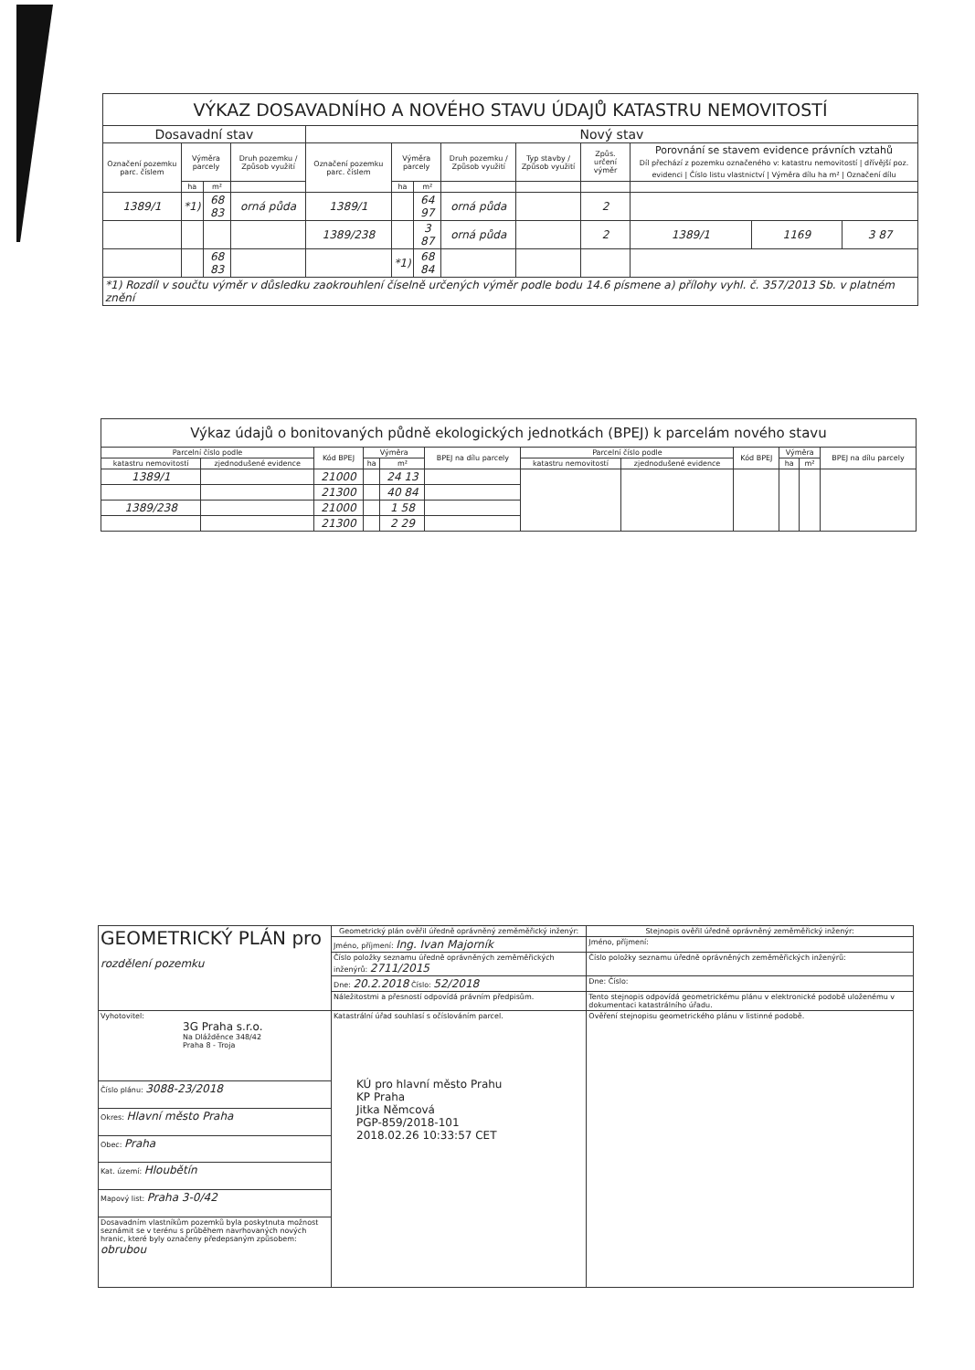| VÝKAZ DOSAVADNÍHO A NOVÉHO STAVU ÚDAJŮ KATASTRU NEMOVITOSTÍ | | | | | | | | | | | | |
| --- | --- | --- | --- | --- | --- | --- | --- | --- | --- | --- | --- | --- |
| Dosavadní stav | | | | Nový stav | | | | | | | | |
| Označení pozemku parc. číslem | Výměra parcely | | Druh pozemku / Způsob využití | Označení pozemku parc. číslem | Výměra parcely | | Druh pozemku / Způsob využití | Typ stavby / Způsob využití | Způs. určení výměr | Porovnání se stavem evidence právních vztahů Díl přechází z pozemku označeného v: katastru nemovitostí / dřívější poz. evidenci / Číslo listu vlastnictví / Výměra dílu ha m² / Označení dílu | | |
| | ha | m² | | | ha | m² | | | | | | |
| 1389/1 | *1) | 68 83 | orná půda | 1389/1 | | 64 97 | orná půda | | 2 | | | |
| | | | | 1389/238 | | 3 87 | orná půda | | 2 | 1389/1 | 1169 | 3 87 |
| | | 68 83 | | | *1) | 68 84 | | | | | | |
| *1) Rozdíl v součtu výměr v důsledku zaokrouhlení číselně určených výměr podle bodu 14.6 písmene a) přílohy vyhl. č. 357/2013 Sb. v platném znění | | | | | | | | | | | | |
| Výkaz údajů o bonitovaných půdně ekologických jednotkách (BPEJ) k parcelám nového stavu | | | | | | | | | | | |
| --- | --- | --- | --- | --- | --- | --- | --- | --- | --- | --- | --- |
| Parcelní číslo podle | | Kód BPEJ | Výměra | | BPEJ na dílu parcely | Parcelní číslo podle | | Kód BPEJ | Výměra | | BPEJ na dílu parcely |
| katastru nemovitostí | zjednodušené evidence | | ha | m² | | katastru nemovitostí | zjednodušené evidence | | ha | m² | |
| 1389/1 | | 21000 | | 24 13 | | | | | | | |
| | | 21300 | | 40 84 | | | | | | | |
| 1389/238 | | 21000 | | 1 58 | | | | | | | |
| | | 21300 | | 2 29 | | | | | | | |
| GEOMETRICKÝ PLÁN pro rozdělení pozemku | Geometrický plán ověřil úředně oprávněný zeměměřický inženýr: | Stejnopis ověřil úředně oprávněný zeměměřický inženýr: |
| | Jméno, příjmení: Ing. Ivan Majorník | Jméno, příjmení: |
| | Číslo položky seznamu úředně oprávněných zeměměřických inženýrů: 2711/2015 | Číslo položky seznamu úředně oprávněných zeměměřických inženýrů: |
| | Dne: 20.2.2018 Číslo: 52/2018 | Dne: Číslo: |
| | Náležitostmi a přesností odpovídá právním předpisům. | Tento stejnopis odpovídá geometrickému plánu v elektronické podobě uloženému v dokumentaci katastrálního úřadu. |
| Vyhotovitel: 3G Praha s.r.o. Na Dlážděnce 348/42 Praha 8 - Troja | Katastrální úřad souhlasí s očíslováním parcel. KÚ pro hlavní město Prahu KP Praha Jitka Němcová PGP-859/2018-101 2018.02.26 10:33:57 CET | Ověření stejnopisu geometrického plánu v listinné podobě. |
| Číslo plánu: 3088-23/2018 | | |
| Okres: Hlavní město Praha | | |
| Obec: Praha | | |
| Kat. území: Hloubětín | | |
| Mapový list: Praha 3-0/42 | | |
| Dosavadním vlastníkům pozemků byla poskytnuta možnost seznámit se v terénu s průběhem navrhovaných nových hranic, které byly označeny předepsaným způsobem: obrubou | | |